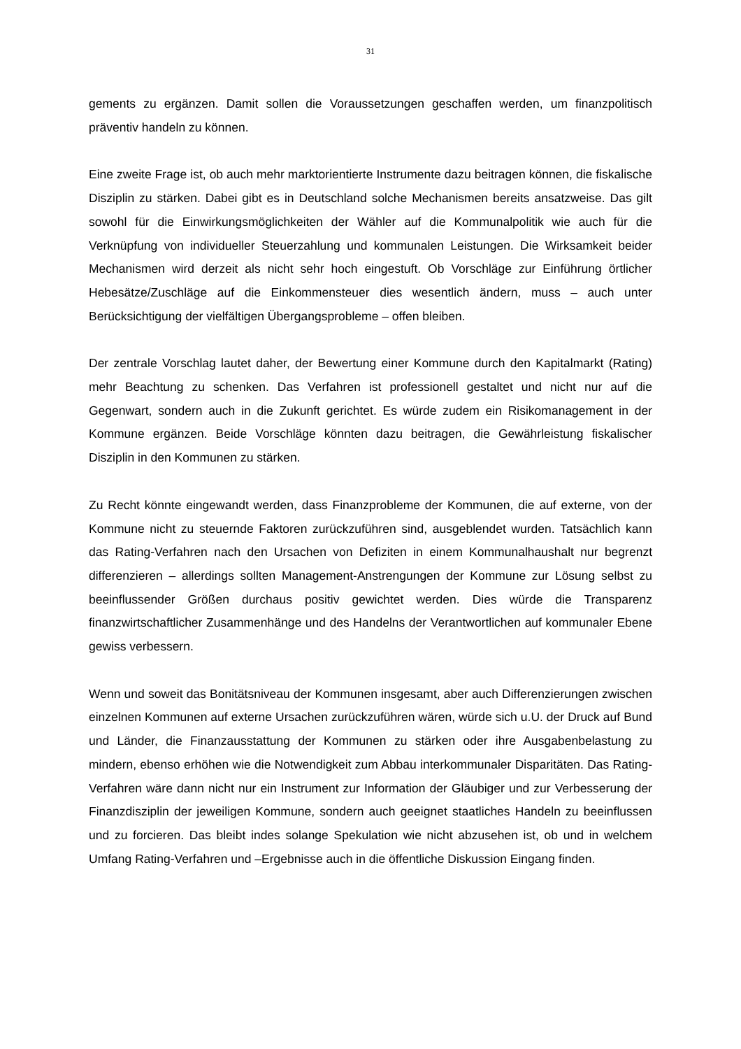31
gements zu ergänzen. Damit sollen die Voraussetzungen geschaffen werden, um finanzpolitisch präventiv handeln zu können.
Eine zweite Frage ist, ob auch mehr marktorientierte Instrumente dazu beitragen können, die fiskalische Disziplin zu stärken. Dabei gibt es in Deutschland solche Mechanismen bereits ansatzweise. Das gilt sowohl für die Einwirkungsmöglichkeiten der Wähler auf die Kommunalpolitik wie auch für die Verknüpfung von individueller Steuerzahlung und kommunalen Leistungen. Die Wirksamkeit beider Mechanismen wird derzeit als nicht sehr hoch eingestuft. Ob Vorschläge zur Einführung örtlicher Hebesätze/Zuschläge auf die Einkommensteuer dies wesentlich ändern, muss – auch unter Berücksichtigung der vielfältigen Übergangsprobleme – offen bleiben.
Der zentrale Vorschlag lautet daher, der Bewertung einer Kommune durch den Kapitalmarkt (Rating) mehr Beachtung zu schenken. Das Verfahren ist professionell gestaltet und nicht nur auf die Gegenwart, sondern auch in die Zukunft gerichtet. Es würde zudem ein Risikomanagement in der Kommune ergänzen. Beide Vorschläge könnten dazu beitragen, die Gewährleistung fiskalischer Disziplin in den Kommunen zu stärken.
Zu Recht könnte eingewandt werden, dass Finanzprobleme der Kommunen, die auf externe, von der Kommune nicht zu steuernde Faktoren zurückzuführen sind, ausgeblendet wurden. Tatsächlich kann das Rating-Verfahren nach den Ursachen von Defiziten in einem Kommunalhaushalt nur begrenzt differenzieren – allerdings sollten Management-Anstrengungen der Kommune zur Lösung selbst zu beeinflussender Größen durchaus positiv gewichtet werden. Dies würde die Transparenz finanzwirtschaftlicher Zusammenhänge und des Handelns der Verantwortlichen auf kommunaler Ebene gewiss verbessern.
Wenn und soweit das Bonitätsniveau der Kommunen insgesamt, aber auch Differenzierungen zwischen einzelnen Kommunen auf externe Ursachen zurückzuführen wären, würde sich u.U. der Druck auf Bund und Länder, die Finanzausstattung der Kommunen zu stärken oder ihre Ausgabenbelastung zu mindern, ebenso erhöhen wie die Notwendigkeit zum Abbau interkommunaler Disparitäten. Das Rating-Verfahren wäre dann nicht nur ein Instrument zur Information der Gläubiger und zur Verbesserung der Finanzdisziplin der jeweiligen Kommune, sondern auch geeignet staatliches Handeln zu beeinflussen und zu forcieren. Das bleibt indes solange Spekulation wie nicht abzusehen ist, ob und in welchem Umfang Rating-Verfahren und –Ergebnisse auch in die öffentliche Diskussion Eingang finden.